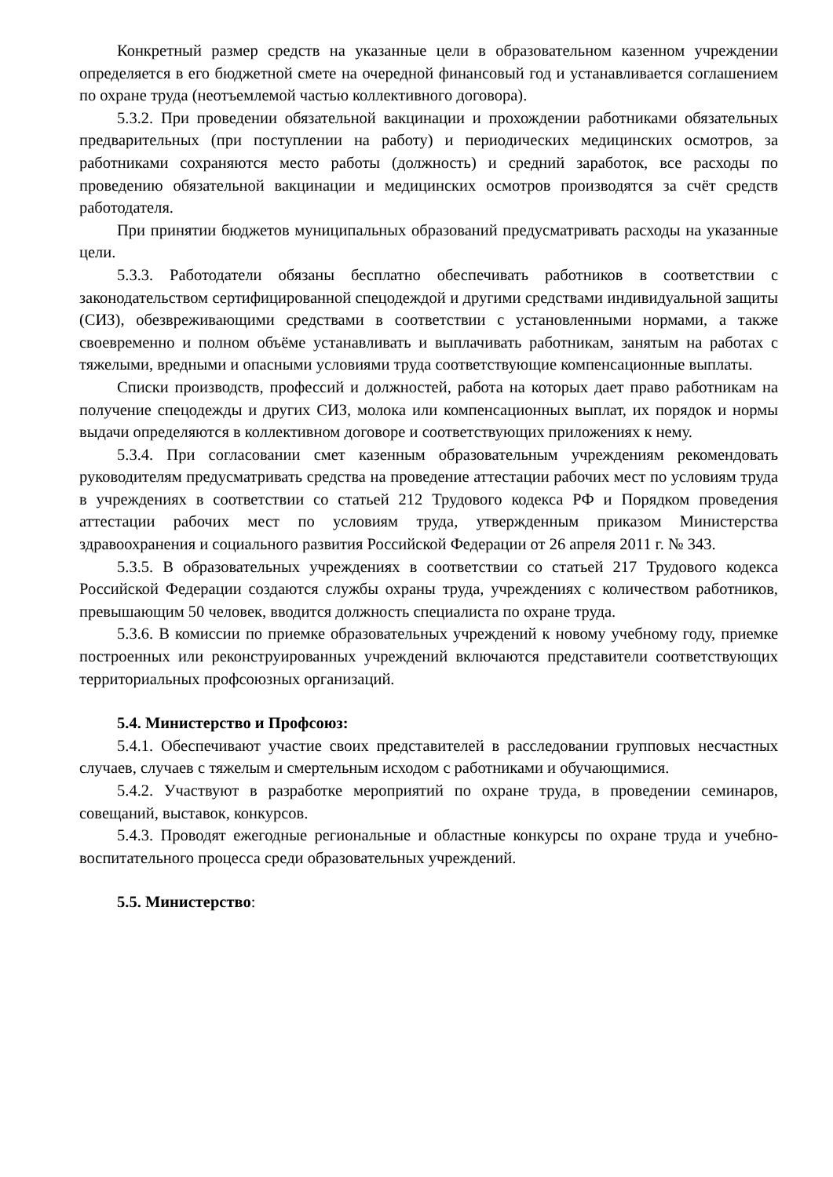Конкретный размер средств на указанные цели в образовательном казенном учреждении определяется в его бюджетной смете на очередной финансовый год и устанавливается соглашением по охране труда (неотъемлемой частью коллективного договора).
5.3.2. При проведении обязательной вакцинации и прохождении работниками обязательных предварительных (при поступлении на работу) и периодических медицинских осмотров, за работниками сохраняются место работы (должность) и средний заработок, все расходы по проведению обязательной вакцинации и медицинских осмотров производятся за счёт средств работодателя.
При принятии бюджетов муниципальных образований предусматривать расходы на указанные цели.
5.3.3. Работодатели обязаны бесплатно обеспечивать работников в соответствии с законодательством сертифицированной спецодеждой и другими средствами индивидуальной защиты (СИЗ), обезвреживающими средствами в соответствии с установленными нормами, а также своевременно и полном объёме устанавливать и выплачивать работникам, занятым на работах с тяжелыми, вредными и опасными условиями труда соответствующие компенсационные выплаты.
Списки производств, профессий и должностей, работа на которых дает право работникам на получение спецодежды и других СИЗ, молока или компенсационных выплат, их порядок и нормы выдачи определяются в коллективном договоре и соответствующих приложениях к нему.
5.3.4. При согласовании смет казенным образовательным учреждениям рекомендовать руководителям предусматривать средства на проведение аттестации рабочих мест по условиям труда в учреждениях в соответствии со статьей 212 Трудового кодекса РФ и Порядком проведения аттестации рабочих мест по условиям труда, утвержденным приказом Министерства здравоохранения и социального развития Российской Федерации от 26 апреля 2011 г. № 343.
5.3.5. В образовательных учреждениях в соответствии со статьей 217 Трудового кодекса Российской Федерации создаются службы охраны труда, учреждениях с количеством работников, превышающим 50 человек, вводится должность специалиста по охране труда.
5.3.6. В комиссии по приемке образовательных учреждений к новому учебному году, приемке построенных или реконструированных учреждений включаются представители соответствующих территориальных профсоюзных организаций.
5.4. Министерство и Профсоюз:
5.4.1. Обеспечивают участие своих представителей в расследовании групповых несчастных случаев, случаев с тяжелым и смертельным исходом с работниками и обучающимися.
5.4.2. Участвуют в разработке мероприятий по охране труда, в проведении семинаров, совещаний, выставок, конкурсов.
5.4.3. Проводят ежегодные региональные и областные конкурсы по охране труда и учебно-воспитательного процесса среди образовательных учреждений.
5.5. Министерство: